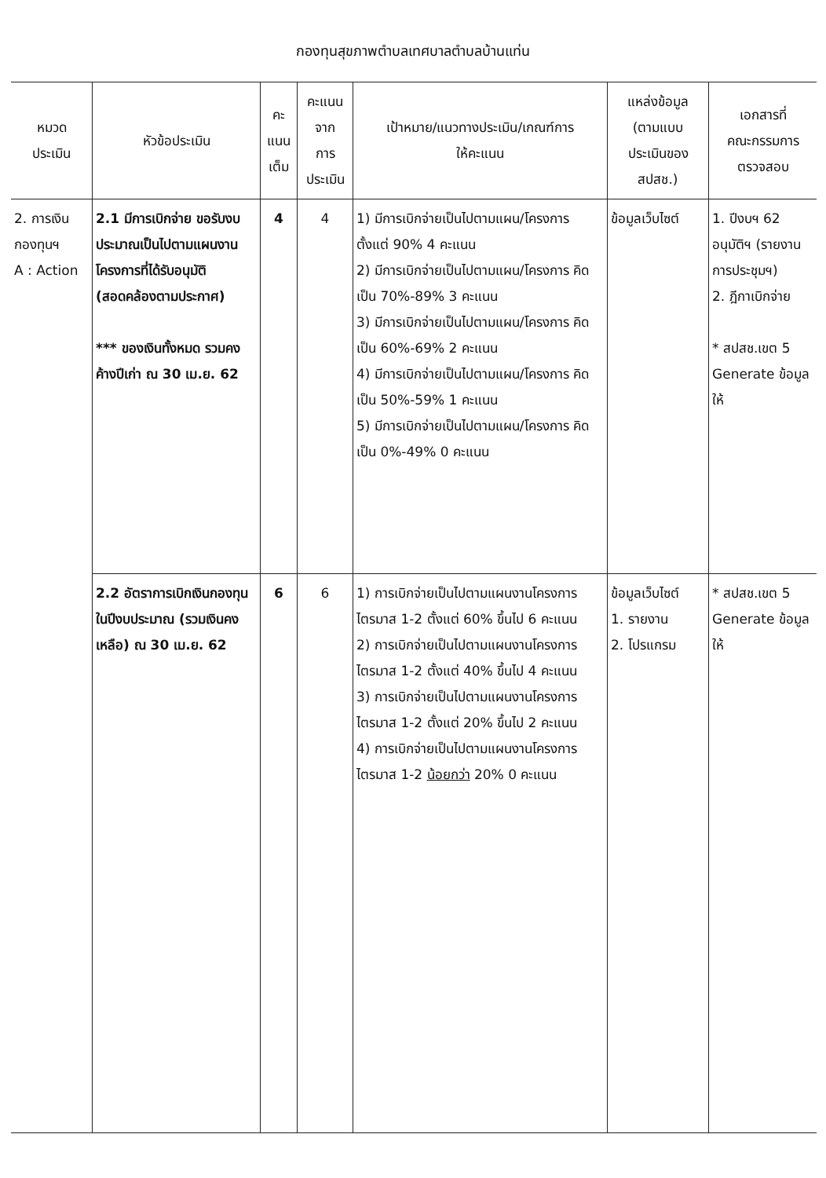กองทุนสุขภาพตำบลเทศบาลตำบลบ้านแท่น
| หมวด ประเมิน | หัวข้อประเมิน | คะ แนน เต็ม | คะแนน จาก การ ประเมิน | เป้าหมาย/แนวทางประเมิน/เกณฑ์การ ให้คะแนน | แหล่งข้อมูล (ตามแบบ ประเมินของ สปสช.) | เอกสารที่ คณะกรรมการ ตรวจสอบ |
| --- | --- | --- | --- | --- | --- | --- |
| 2. การเงิน กองทุนฯ A : Action | 2.1 มีการเบิกจ่าย ขอรับงบประมาณเป็นไปตามแผนงานโครงการที่ได้รับอนุมัติ (สอดคล้องตามประกาศ) *** ของเงินทั้งหมด รวมคงค้างปีเก่า ณ 30 เม.ย. 62 | 4 | 4 | 1) มีการเบิกจ่ายเป็นไปตามแผน/โครงการ ตั้งแต่ 90% 4 คะแนน 2) มีการเบิกจ่ายเป็นไปตามแผน/โครงการ คิดเป็น 70%-89% 3 คะแนน 3) มีการเบิกจ่ายเป็นไปตามแผน/โครงการ คิดเป็น 60%-69% 2 คะแนน 4) มีการเบิกจ่ายเป็นไปตามแผน/โครงการ คิดเป็น 50%-59% 1 คะแนน 5) มีการเบิกจ่ายเป็นไปตามแผน/โครงการ คิดเป็น 0%-49% 0 คะแนน | ข้อมูลเว็บไซต์ | 1. ปีงบฯ 62 อนุมัติฯ (รายงานการประชุมฯ) 2. ฎีกาเบิกจ่าย * สปสช.เขต 5 Generate ข้อมูลให้ |
| | 2.2 อัตราการเบิกเงินกองทุนในปีงบประมาณ (รวมเงินคงเหลือ) ณ 30 เม.ย. 62 | 6 | 6 | 1) การเบิกจ่ายเป็นไปตามแผนงานโครงการไตรมาส 1-2 ตั้งแต่ 60% ขึ้นไป 6 คะแนน 2) การเบิกจ่ายเป็นไปตามแผนงานโครงการไตรมาส 1-2 ตั้งแต่ 40% ขึ้นไป 4 คะแนน 3) การเบิกจ่ายเป็นไปตามแผนงานโครงการไตรมาส 1-2 ตั้งแต่ 20% ขึ้นไป 2 คะแนน 4) การเบิกจ่ายเป็นไปตามแผนงานโครงการไตรมาส 1-2 น้อยกว่า 20% 0 คะแนน | ข้อมูลเว็บไซต์ 1. รายงาน 2. โปรแกรม | * สปสช.เขต 5 Generate ข้อมูลให้ |